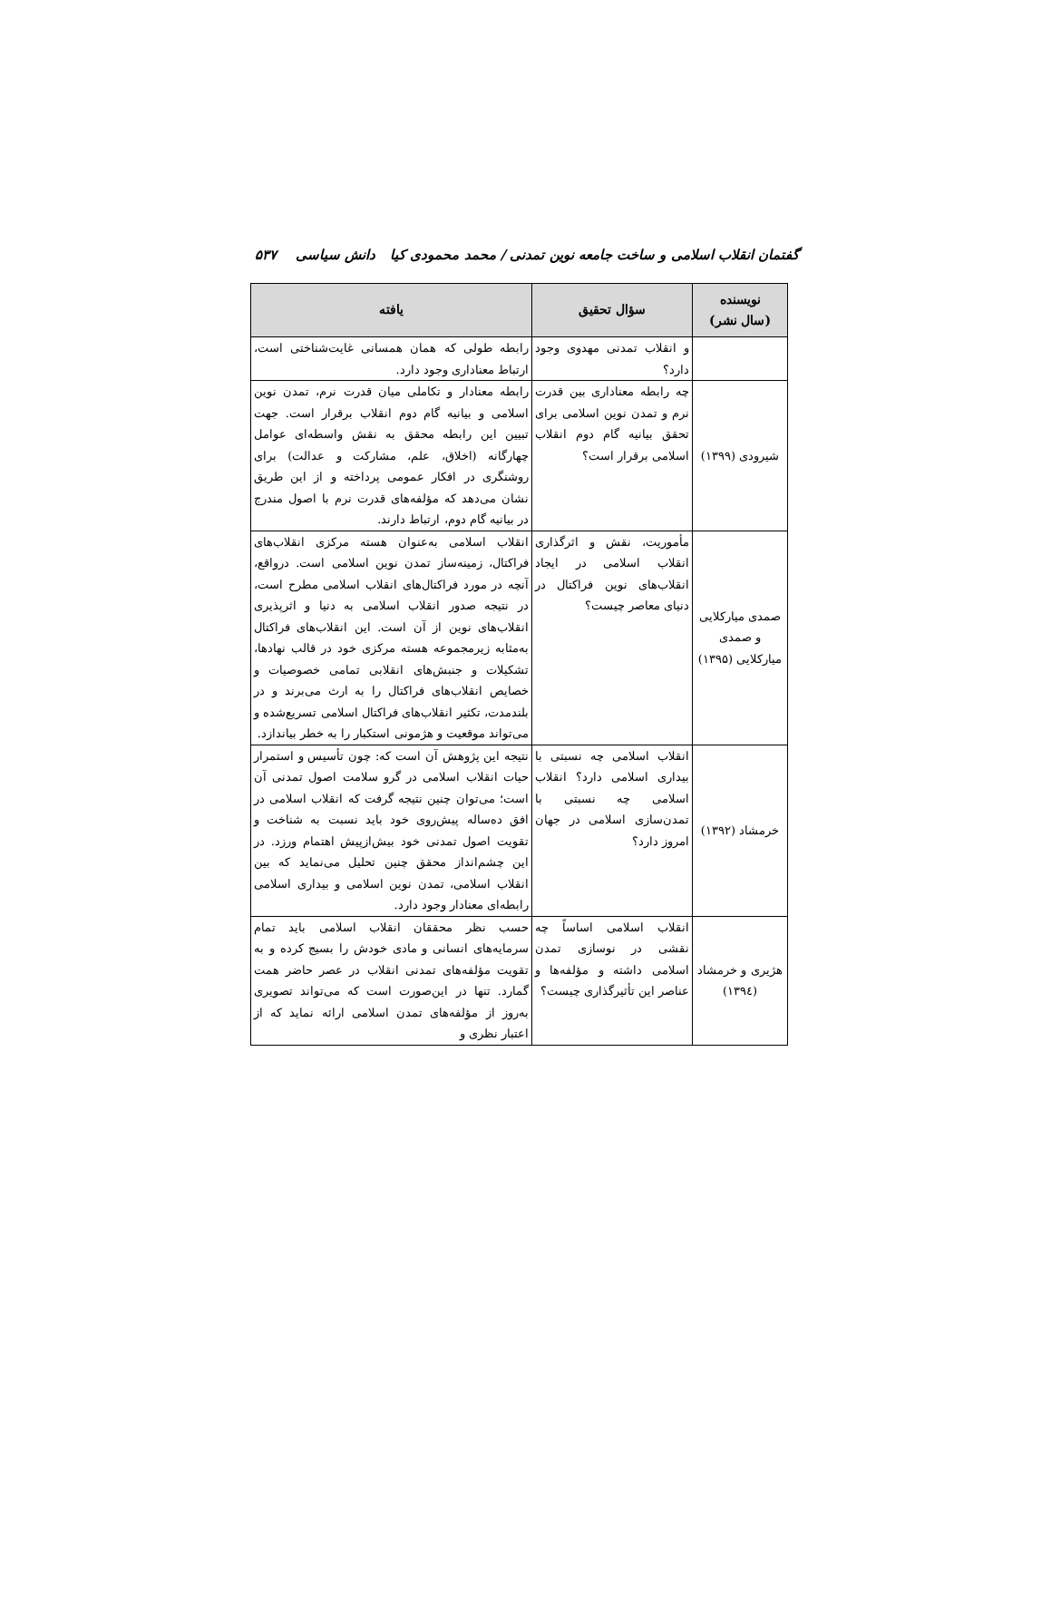گفتمان انقلاب اسلامی و ساخت جامعه نوین تمدنی / محمد محمودی کیا دانش سیاسی ۵۳۷
| نویسنده (سال نشر) | سؤال تحقیق | یافته |
| --- | --- | --- |
| | و انقلاب تمدنی مهدوی وجود دارد؟ | رابطه طولی که همان همسانی غایت‌شناختی است، ارتباط معناداری وجود دارد. |
| شیرودی (۱۳۹۹) | چه رابطه معناداری بین قدرت نرم و تمدن نوین اسلامی برای تحقق بیانیه گام دوم انقلاب اسلامی برقرار است؟ | رابطه معنادار و تکاملی میان قدرت نرم، تمدن نوین اسلامی و بیانیه گام دوم انقلاب برقرار است. جهت تبیین این رابطه محقق به نقش واسطه‌ای عوامل چهارگانه (اخلاق، علم، مشارکت و عدالت) برای روشنگری در افکار عمومی پرداخته و از این طریق نشان می‌دهد که مؤلفه‌های قدرت نرم با اصول مندرج در بیانیه گام دوم، ارتباط دارند. |
| صمدی میارکلایی و صمدی میارکلایی (۱۳۹۵) | مأموریت، نقش و اثرگذاری انقلاب اسلامی در ایجاد انقلاب‌های نوین فراکتال در دنیای معاصر چیست؟ | انقلاب اسلامی به‌عنوان هسته مرکزی انقلاب‌های فراکتال، زمینه‌ساز تمدن نوین اسلامی است. درواقع، آنچه در مورد فراکتال‌های انقلاب اسلامی مطرح است، در نتیجه صدور انقلاب اسلامی به دنیا و اثرپذیری انقلاب‌های نوین از آن است. این انقلاب‌های فراکتال به‌مثابه زیرمجموعه هسته مرکزی خود در قالب نهادها، تشکیلات و جنبش‌های انقلابی تمامی خصوصیات و خصایص انقلاب‌های فراکتال را به ارث می‌برند و در بلندمدت، تکثیر انقلاب‌های فراکتال اسلامی تسریع‌شده و می‌تواند موقعیت و هژمونی استکبار را به خطر بیاندازد. |
| خرمشاد (۱۳۹۲) | انقلاب اسلامی چه نسبتی با بیداری اسلامی دارد؟ انقلاب اسلامی چه نسبتی با تمدن‌سازی اسلامی در جهان امروز دارد؟ | نتیجه این پژوهش آن است که: چون تأسیس و استمرار حیات انقلاب اسلامی در گرو سلامت اصول تمدنی آن است؛ می‌توان چنین نتیجه گرفت که انقلاب اسلامی در افق ده‌ساله پیش‌روی خود باید نسبت به شناخت و تقویت اصول تمدنی خود بیش‌ازپیش اهتمام ورزد. در این چشم‌انداز محقق چنین تحلیل می‌نماید که بین انقلاب اسلامی، تمدن نوین اسلامی و بیداری اسلامی رابطه‌ای معنادار وجود دارد. |
| هژیری و خرمشاد (۱۳۹٤) | انقلاب اسلامی اساساً چه نقشی در نوسازی تمدن اسلامی داشته و مؤلفه‌ها و عناصر این تأثیرگذاری چیست؟ | حسب نظر محققان انقلاب اسلامی باید تمام سرمایه‌های انسانی و مادی خودش را بسیج کرده و به تقویت مؤلفه‌های تمدنی انقلاب در عصر حاضر همت گمارد. تنها در این‌صورت است که می‌تواند تصویری به‌روز از مؤلفه‌های تمدن اسلامی ارائه نماید که از اعتبار نظری و |